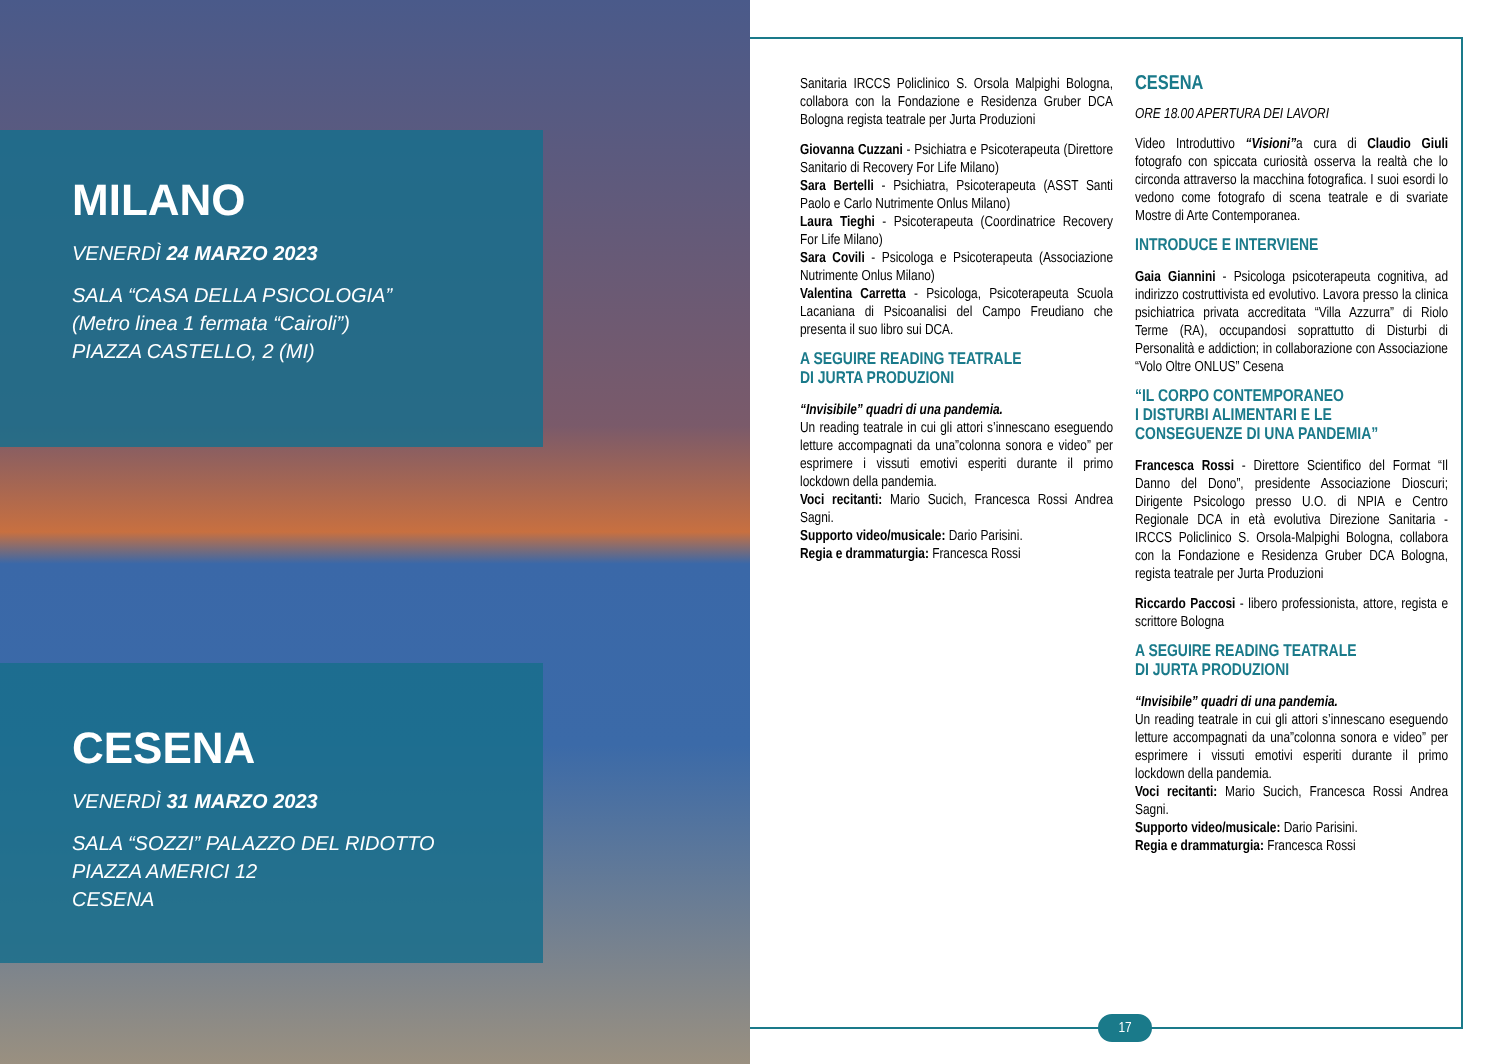MILANO
VENERDÌ 24 MARZO 2023
SALA “CASA DELLA PSICOLOGIA”
(Metro linea 1 fermata “Cairoli”)
PIAZZA CASTELLO, 2 (MI)
CESENA
VENERDÌ 31 MARZO 2023
SALA “SOZZI” PALAZZO DEL RIDOTTO
PIAZZA AMERICI 12
CESENA
Sanitaria IRCCS Policlinico S. Orsola Malpighi Bologna, collabora con la Fondazione e Residenza Gruber DCA Bologna regista teatrale per Jurta Produzioni
Giovanna Cuzzani - Psichiatra e Psicoterapeuta (Direttore Sanitario di Recovery For Life Milano)
Sara Bertelli - Psichiatra, Psicoterapeuta (ASST Santi Paolo e Carlo Nutrimente Onlus Milano)
Laura Tieghi - Psicoterapeuta (Coordinatrice Recovery For Life Milano)
Sara Covili - Psicologa e Psicoterapeuta (Associazione Nutrimente Onlus Milano)
Valentina Carretta - Psicologa, Psicoterapeuta Scuola Lacaniana di Psicoanalisi del Campo Freudiano che presenta il suo libro sui DCA.
A SEGUIRE READING TEATRALE
DI JURTA PRODUZIONI
“Invisibile” quadri di una pandemia.
Un reading teatrale in cui gli attori s’innescano eseguendo letture accompagnati da una”colonna sonora e video” per esprimere i vissuti emotivi esperiti durante il primo lockdown della pandemia.
Voci recitanti: Mario Sucich, Francesca Rossi Andrea Sagni.
Supporto video/musicale: Dario Parisini.
Regia e drammaturgia: Francesca Rossi
CESENA
ORE 18.00 APERTURA DEI LAVORI
Video Introduttivo “Visioni”a cura di Claudio Giuli fotografo con spiccata curiosità osserva la realtà che lo circonda attraverso la macchina fotografica. I suoi esordi lo vedono come fotografo di scena teatrale e di svariate Mostre di Arte Contemporanea.
INTRODUCE E INTERVIENE
Gaia Giannini - Psicologa psicoterapeuta cognitiva, ad indirizzo costruttivista ed evolutivo. Lavora presso la clinica psichiatrica privata accreditata “Villa Azzurra” di Riolo Terme (RA), occupandosi soprattutto di Disturbi di Personalità e addiction; in collaborazione con Associazione “Volo Oltre ONLUS” Cesena
“IL CORPO CONTEMPORANEO
I DISTURBI ALIMENTARI E LE
CONSEGUENZE DI UNA PANDEMIA”
Francesca Rossi - Direttore Scientifico del Format “Il Danno del Dono”, presidente Associazione Dioscuri; Dirigente Psicologo presso U.O. di NPIA e Centro Regionale DCA in età evolutiva Direzione Sanitaria - IRCCS Policlinico S. Orsola-Malpighi Bologna, collabora con la Fondazione e Residenza Gruber DCA Bologna, regista teatrale per Jurta Produzioni
Riccardo Paccosi - libero professionista, attore, regista e scrittore Bologna
A SEGUIRE READING TEATRALE
DI JURTA PRODUZIONI
“Invisibile” quadri di una pandemia.
Un reading teatrale in cui gli attori s’innescano eseguendo letture accompagnati da una”colonna sonora e video” per esprimere i vissuti emotivi esperiti durante il primo lockdown della pandemia.
Voci recitanti: Mario Sucich, Francesca Rossi Andrea Sagni.
Supporto video/musicale: Dario Parisini.
Regia e drammaturgia: Francesca Rossi
17